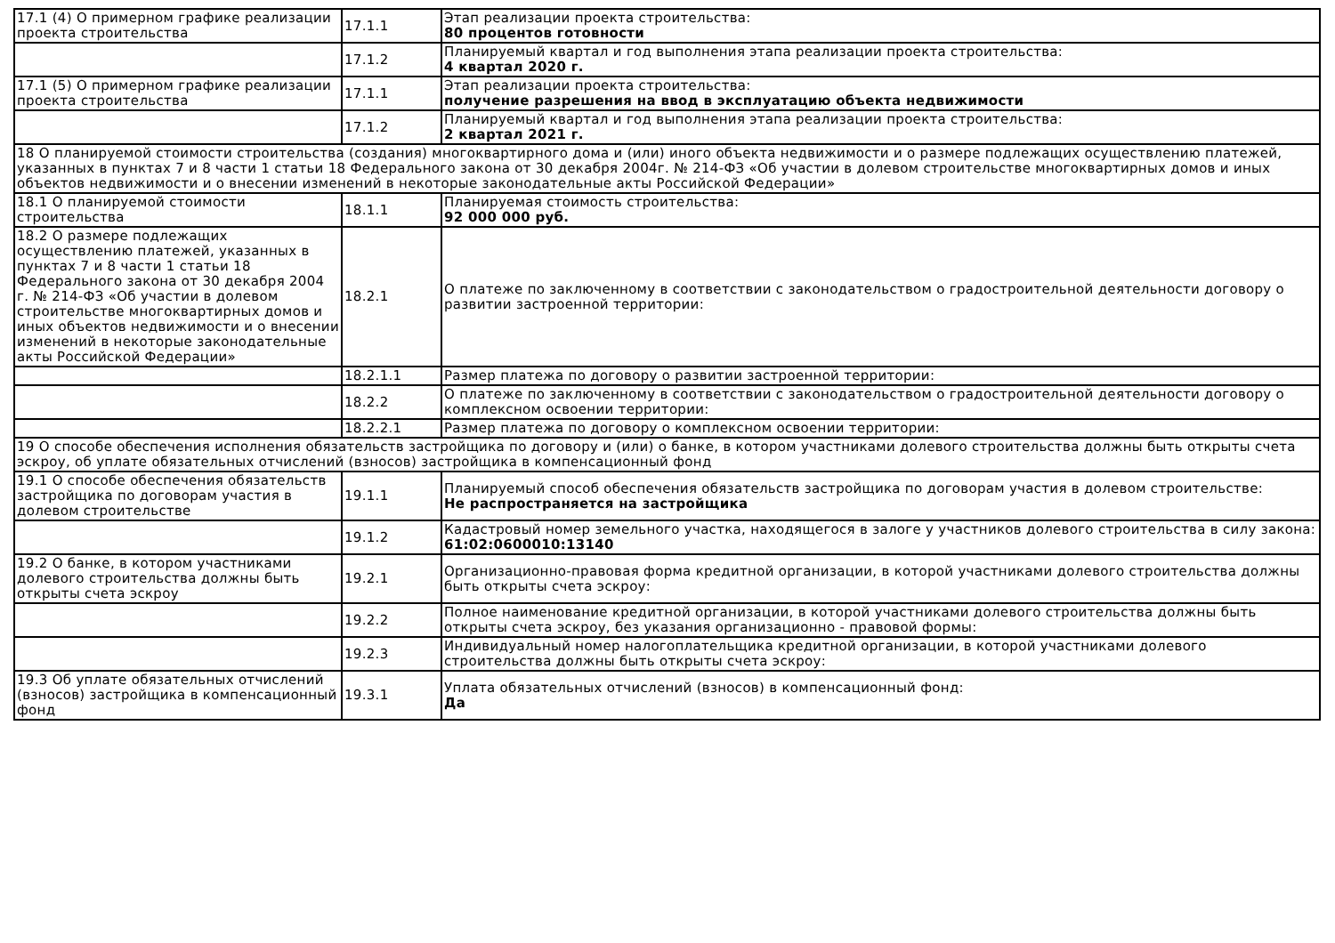| 17.1 (4) О примерном графике реализации проекта строительства | 17.1.1 | Этап реализации проекта строительства: 80 процентов готовности |
| | 17.1.2 | Планируемый квартал и год выполнения этапа реализации проекта строительства: 4 квартал 2020 г. |
| 17.1 (5) О примерном графике реализации проекта строительства | 17.1.1 | Этап реализации проекта строительства: получение разрешения на ввод в эксплуатацию объекта недвижимости |
| | 17.1.2 | Планируемый квартал и год выполнения этапа реализации проекта строительства: 2 квартал 2021 г. |
| 18 О планируемой стоимости строительства (создания) многоквартирного дома и (или) иного объекта недвижимости и о размере подлежащих осуществлению платежей, указанных в пунктах 7 и 8 части 1 статьи 18 Федерального закона от 30 декабря 2004г. № 214-ФЗ «Об участии в долевом строительстве многоквартирных домов и иных объектов недвижимости и о внесении изменений в некоторые законодательные акты Российской Федерации» | | |
| 18.1 О планируемой стоимости строительства | 18.1.1 | Планируемая стоимость строительства: 92 000 000 руб. |
| 18.2 О размере подлежащих осуществлению платежей, указанных в пунктах 7 и 8 части 1 статьи 18 Федерального закона от 30 декабря 2004 г. № 214-ФЗ «Об участии в долевом строительстве многоквартирных домов и иных объектов недвижимости и о внесении изменений в некоторые законодательные акты Российской Федерации» | 18.2.1 | О платеже по заключенному в соответствии с законодательством о градостроительной деятельности договору о развитии застроенной территории: |
| | 18.2.1.1 | Размер платежа по договору о развитии застроенной территории: |
| | 18.2.2 | О платеже по заключенному в соответствии с законодательством о градостроительной деятельности договору о комплексном освоении территории: |
| | 18.2.2.1 | Размер платежа по договору о комплексном освоении территории: |
| 19 О способе обеспечения исполнения обязательств застройщика по договору и (или) о банке, в котором участниками долевого строительства должны быть открыты счета эскроу, об уплате обязательных отчислений (взносов) застройщика в компенсационный фонд | | |
| 19.1 О способе обеспечения обязательств застройщика по договорам участия в долевом строительстве | 19.1.1 | Планируемый способ обеспечения обязательств застройщика по договорам участия в долевом строительстве: Не распространяется на застройщика |
| | 19.1.2 | Кадастровый номер земельного участка, находящегося в залоге у участников долевого строительства в силу закона: 61:02:0600010:13140 |
| 19.2 О банке, в котором участниками долевого строительства должны быть открыты счета эскроу | 19.2.1 | Организационно-правовая форма кредитной организации, в которой участниками долевого строительства должны быть открыты счета эскроу: |
| | 19.2.2 | Полное наименование кредитной организации, в которой участниками долевого строительства должны быть открыты счета эскроу, без указания организационно - правовой формы: |
| | 19.2.3 | Индивидуальный номер налогоплательщика кредитной организации, в которой участниками долевого строительства должны быть открыты счета эскроу: |
| 19.3 Об уплате обязательных отчислений (взносов) застройщика в компенсационный фонд | 19.3.1 | Уплата обязательных отчислений (взносов) в компенсационный фонд: Да |